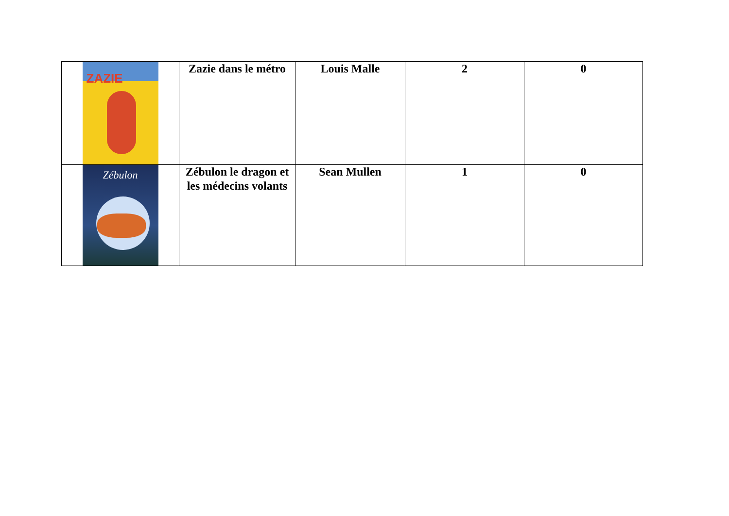| ZAZIE | Zazie dans le métro | Louis Malle | 2 | 0 |
| Zébulon | Zébulon le dragon et les médecins volants | Sean Mullen | 1 | 0 |